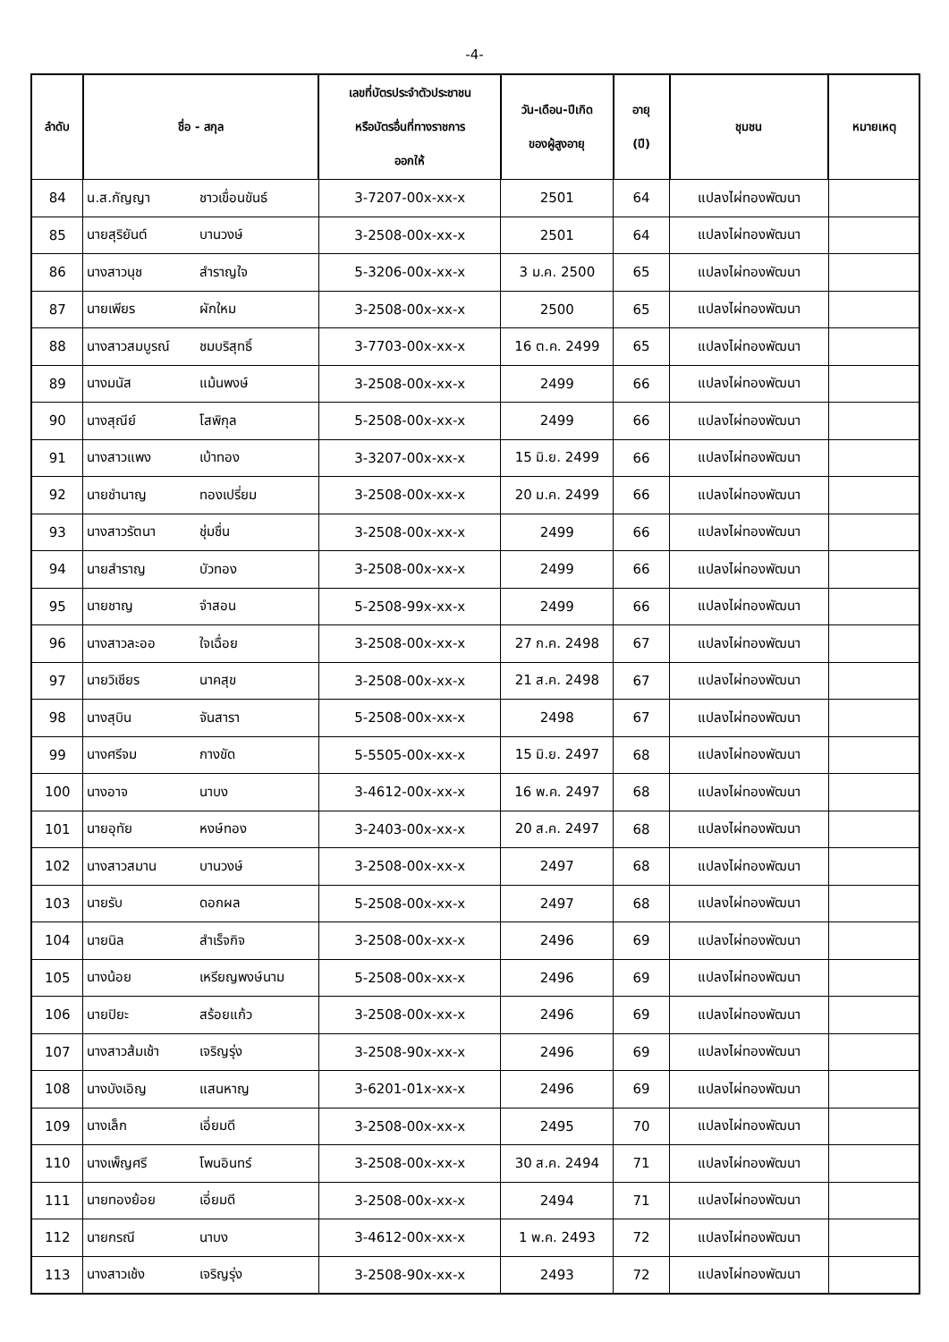-4-
| ลำดับ | ชื่อ - สกุล | | เลขที่บัตรประจำตัวประชาชน หรือบัตรอื่นที่ทางราชการ ออกให้ | วัน-เดือน-ปีเกิด ของผู้สูงอายุ | อายุ (ปี) | ชุมชน | หมายเหตุ |
| --- | --- | --- | --- | --- | --- | --- | --- |
| 84 | น.ส.กัญญา | ชาวเขื่อนขันธ์ | 3-7207-00x-xx-x | 2501 | 64 | แปลงไผ่ทองพัฒนา | |
| 85 | นายสุริยันต์ | บานวงษ์ | 3-2508-00x-xx-x | 2501 | 64 | แปลงไผ่ทองพัฒนา | |
| 86 | นางสาวนุช | สำราญใจ | 5-3206-00x-xx-x | 3 ม.ค. 2500 | 65 | แปลงไผ่ทองพัฒนา | |
| 87 | นายเพียร | ผักใหม | 3-2508-00x-xx-x | 2500 | 65 | แปลงไผ่ทองพัฒนา | |
| 88 | นางสาวสมบูรณ์ | ชมบริสุทธิ์ | 3-7703-00x-xx-x | 16 ต.ค. 2499 | 65 | แปลงไผ่ทองพัฒนา | |
| 89 | นางมนัส | แม้นพงษ์ | 3-2508-00x-xx-x | 2499 | 66 | แปลงไผ่ทองพัฒนา | |
| 90 | นางสุณีย์ | โสพิกุล | 5-2508-00x-xx-x | 2499 | 66 | แปลงไผ่ทองพัฒนา | |
| 91 | นางสาวแพง | เบ้าทอง | 3-3207-00x-xx-x | 15 มิ.ย. 2499 | 66 | แปลงไผ่ทองพัฒนา | |
| 92 | นายชำนาญ | ทองเปรี่ยม | 3-2508-00x-xx-x | 20 ม.ค. 2499 | 66 | แปลงไผ่ทองพัฒนา | |
| 93 | นางสาวรัตนา | ชุ่มชื่น | 3-2508-00x-xx-x | 2499 | 66 | แปลงไผ่ทองพัฒนา | |
| 94 | นายสำราญ | บัวทอง | 3-2508-00x-xx-x | 2499 | 66 | แปลงไผ่ทองพัฒนา | |
| 95 | นายชาญ | จำสอน | 5-2508-99x-xx-x | 2499 | 66 | แปลงไผ่ทองพัฒนา | |
| 96 | นางสาวละออ | ใจเฉื่อย | 3-2508-00x-xx-x | 27 ก.ค. 2498 | 67 | แปลงไผ่ทองพัฒนา | |
| 97 | นายวิเชียร | นาคสุข | 3-2508-00x-xx-x | 21 ส.ค. 2498 | 67 | แปลงไผ่ทองพัฒนา | |
| 98 | นางสุบิน | จันสารา | 5-2508-00x-xx-x | 2498 | 67 | แปลงไผ่ทองพัฒนา | |
| 99 | นางศรีจม | กางขัด | 5-5505-00x-xx-x | 15 มิ.ย. 2497 | 68 | แปลงไผ่ทองพัฒนา | |
| 100 | นางอาจ | นาบง | 3-4612-00x-xx-x | 16 พ.ค. 2497 | 68 | แปลงไผ่ทองพัฒนา | |
| 101 | นายอุทัย | หงษ์ทอง | 3-2403-00x-xx-x | 20 ส.ค. 2497 | 68 | แปลงไผ่ทองพัฒนา | |
| 102 | นางสาวสมาน | บานวงษ์ | 3-2508-00x-xx-x | 2497 | 68 | แปลงไผ่ทองพัฒนา | |
| 103 | นายรับ | ดอกผล | 5-2508-00x-xx-x | 2497 | 68 | แปลงไผ่ทองพัฒนา | |
| 104 | นายนิล | สำเร็จกิจ | 3-2508-00x-xx-x | 2496 | 69 | แปลงไผ่ทองพัฒนา | |
| 105 | นางน้อย | เหรียญพงษ์นาม | 5-2508-00x-xx-x | 2496 | 69 | แปลงไผ่ทองพัฒนา | |
| 106 | นายปิยะ | สร้อยแก้ว | 3-2508-00x-xx-x | 2496 | 69 | แปลงไผ่ทองพัฒนา | |
| 107 | นางสาวส้มเช้า | เจริญรุ่ง | 3-2508-90x-xx-x | 2496 | 69 | แปลงไผ่ทองพัฒนา | |
| 108 | นางบังเอิญ | แสนหาญ | 3-6201-01x-xx-x | 2496 | 69 | แปลงไผ่ทองพัฒนา | |
| 109 | นางเล็ก | เอี่ยมดี | 3-2508-00x-xx-x | 2495 | 70 | แปลงไผ่ทองพัฒนา | |
| 110 | นางเพ็ญศรี | โพนอินทร์ | 3-2508-00x-xx-x | 30 ส.ค. 2494 | 71 | แปลงไผ่ทองพัฒนา | |
| 111 | นายทองย้อย | เอี่ยมดี | 3-2508-00x-xx-x | 2494 | 71 | แปลงไผ่ทองพัฒนา | |
| 112 | นายกรณี | นาบง | 3-4612-00x-xx-x | 1 พ.ค. 2493 | 72 | แปลงไผ่ทองพัฒนา | |
| 113 | นางสาวเช้ง | เจริญรุ่ง | 3-2508-90x-xx-x | 2493 | 72 | แปลงไผ่ทองพัฒนา | |